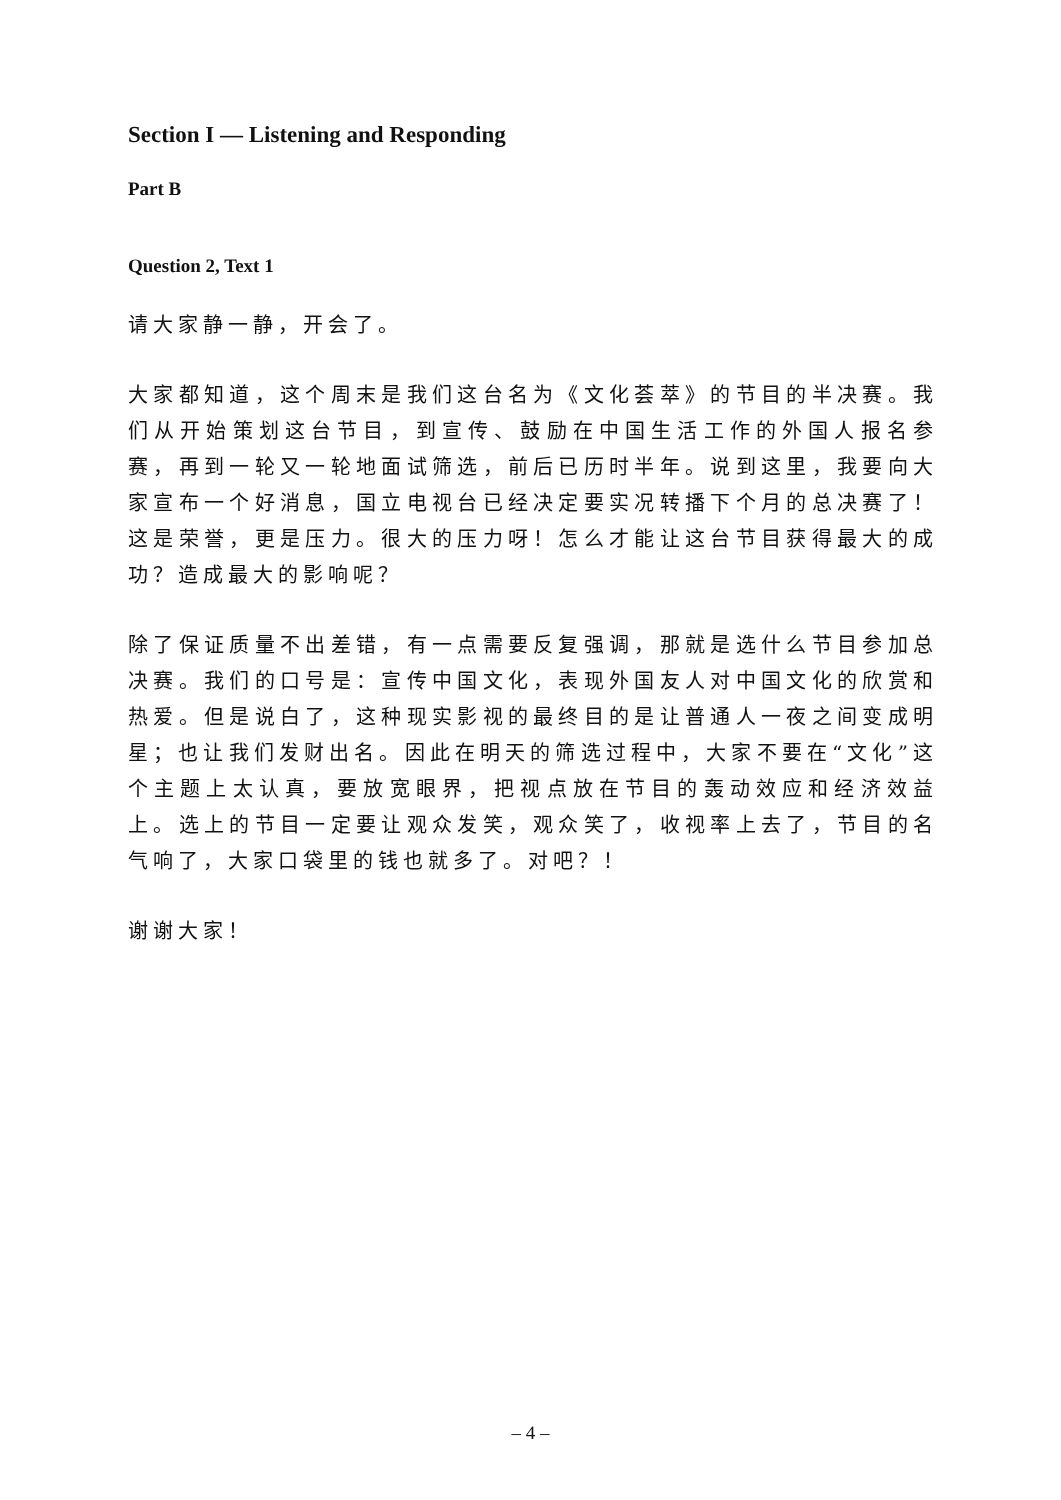Section I — Listening and Responding
Part B
Question 2, Text 1
请大家静一静，开会了。
大家都知道，这个周末是我们这台名为《文化荟萃》的节目的半决赛。我们从开始策划这台节目，到宣传、鼓励在中国生活工作的外国人报名参赛，再到一轮又一轮地面试筛选，前后已历时半年。说到这里，我要向大家宣布一个好消息，国立电视台已经决定要实况转播下个月的总决赛了！这是荣誉，更是压力。很大的压力呀！怎么才能让这台节目获得最大的成功？造成最大的影响呢？
除了保证质量不出差错，有一点需要反复强调，那就是选什么节目参加总决赛。我们的口号是：宣传中国文化，表现外国友人对中国文化的欣赏和热爱。但是说白了，这种现实影视的最终目的是让普通人一夜之间变成明星；也让我们发财出名。因此在明天的筛选过程中，大家不要在“文化”这个主题上太认真，要放宽眼界，把视点放在节目的轰动效应和经济效益上。选上的节目一定要让观众发笑，观众笑了，收视率上去了，节目的名气响了，大家口袋里的钱也就多了。对吧？！
谢谢大家！
– 4 –